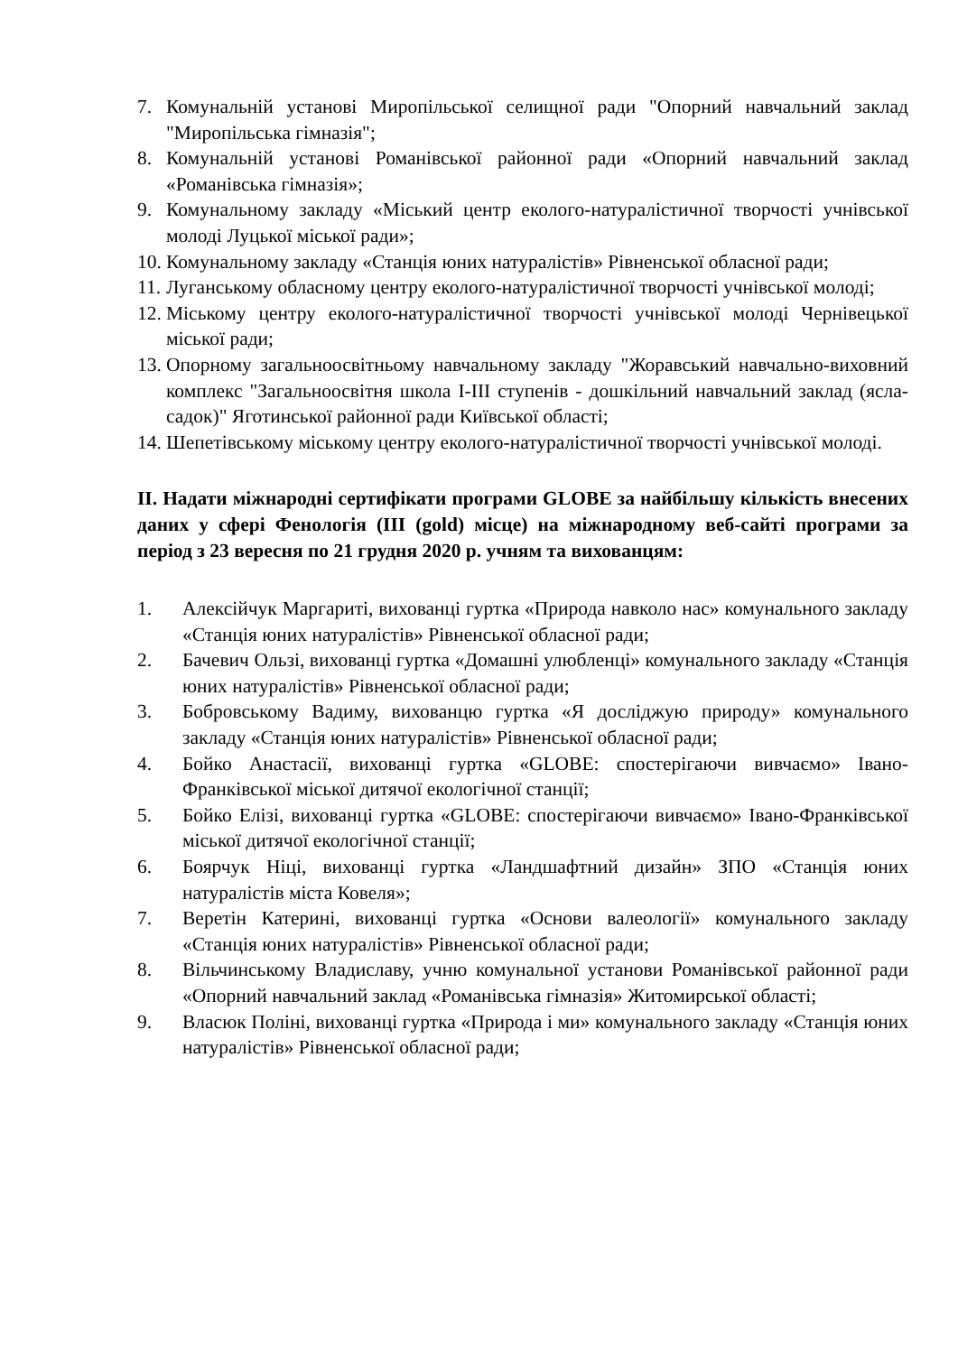7. Комунальній установі Миропільської селищної ради "Опорний навчальний заклад "Миропільська гімназія";
8. Комунальній установі Романівської районної ради «Опорний навчальний заклад «Романівська гімназія»;
9. Комунальному закладу «Міський центр еколого-натуралістичної творчості учнівської молоді Луцької міської ради»;
10. Комунальному закладу «Станція юних натуралістів» Рівненської обласної ради;
11. Луганському обласному центру еколого-натуралістичної творчості учнівської молоді;
12. Міському центру еколого-натуралістичної творчості учнівської молоді Чернівецької міської ради;
13. Опорному загальноосвітньому навчальному закладу "Жоравський навчально-виховний комплекс "Загальноосвітня школа I-III ступенів - дошкільний навчальний заклад (ясла-садок)" Яготинської районної ради Київської області;
14. Шепетівському міському центру еколого-натуралістичної творчості учнівської молоді.
ІІ. Надати міжнародні сертифікати програми GLOBE за найбільшу кількість внесених даних у сфері Фенологія (III (gold) місце) на міжнародному веб-сайті програми за період з 23 вересня по 21 грудня 2020 р. учням та вихованцям:
1. Алексійчук Маргариті, вихованці гуртка «Природа навколо нас» комунального закладу «Станція юних натуралістів» Рівненської обласної ради;
2. Бачевич Ользі, вихованці гуртка «Домашні улюбленці» комунального закладу «Станція юних натуралістів» Рівненської обласної ради;
3. Бобровському Вадиму, вихованцю гуртка «Я досліджую природу» комунального закладу «Станція юних натуралістів» Рівненської обласної ради;
4. Бойко Анастасії, вихованці гуртка «GLOBE: спостерігаючи вивчаємо» Івано-Франківської міської дитячої екологічної станції;
5. Бойко Елізі, вихованці гуртка «GLOBE: спостерігаючи вивчаємо» Івано-Франківської міської дитячої екологічної станції;
6. Боярчук Ніці, вихованці гуртка «Ландшафтний дизайн» ЗПО «Станція юних натуралістів міста Ковеля»;
7. Веретін Катерині, вихованці гуртка «Основи валеології» комунального закладу «Станція юних натуралістів» Рівненської обласної ради;
8. Вільчинському Владиславу, учню комунальної установи Романівської районної ради «Опорний навчальний заклад «Романівська гімназія» Житомирської області;
9. Власюк Поліні, вихованці гуртка «Природа і ми» комунального закладу «Станція юних натуралістів» Рівненської обласної ради;